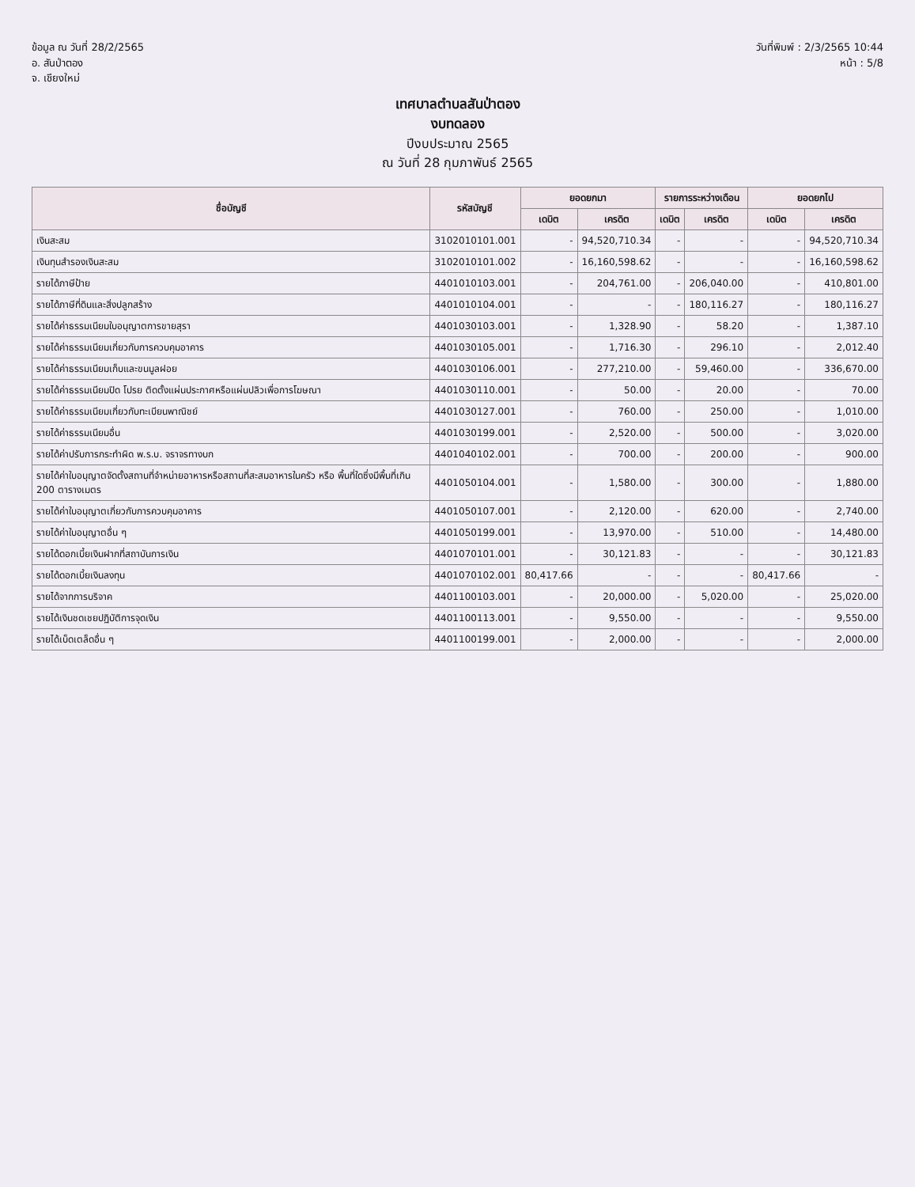ข้อมูล ณ วันที่ 28/2/2565
อ. สันป่าตอง
จ. เชียงใหม่
วันที่พิมพ์ : 2/3/2565 10:44
หน้า : 5/8
เทศบาลตำบลสันป่าตอง
งบทดลอง
ปีงบประมาณ 2565
ณ วันที่ 28 กุมภาพันธ์ 2565
| ชื่อบัญชี | รหัสบัญชี | ยอดยกมา | | รายการระหว่างเดือน | | ยอดยกไป | |
| --- | --- | --- | --- | --- | --- | --- | --- |
| | | เดบิต | เครดิต | เดบิต | เครดิต | เดบิต | เครดิต |
| เงินสะสม | 3102010101.001 | - | 94,520,710.34 | - | - | - | 94,520,710.34 |
| เงินทุนสำรองเงินสะสม | 3102010101.002 | - | 16,160,598.62 | - | - | - | 16,160,598.62 |
| รายได้ภาษีป้าย | 4401010103.001 | - | 204,761.00 | - | 206,040.00 | - | 410,801.00 |
| รายได้ภาษีที่ดินและสิ่งปลูกสร้าง | 4401010104.001 | - | - | - | 180,116.27 | - | 180,116.27 |
| รายได้ค่าธรรมเนียมใบอนุญาตการขายสุรา | 4401030103.001 | - | 1,328.90 | - | 58.20 | - | 1,387.10 |
| รายได้ค่าธรรมเนียมเกี่ยวกับการควบคุมอาคาร | 4401030105.001 | - | 1,716.30 | - | 296.10 | - | 2,012.40 |
| รายได้ค่าธรรมเนียมเก็บและขนมูลฝอย | 4401030106.001 | - | 277,210.00 | - | 59,460.00 | - | 336,670.00 |
| รายได้ค่าธรรมเนียมปิด โปรย ติดตั้งแผ่นประกาศหรือแผ่นปลิวเพื่อการโฆษณา | 4401030110.001 | - | 50.00 | - | 20.00 | - | 70.00 |
| รายได้ค่าธรรมเนียมเกี่ยวกับทะเบียนพาณิชย์ | 4401030127.001 | - | 760.00 | - | 250.00 | - | 1,010.00 |
| รายได้ค่าธรรมเนียมอื่น | 4401030199.001 | - | 2,520.00 | - | 500.00 | - | 3,020.00 |
| รายได้ค่าปรับการกระทำผิด พ.ร.บ. จราจรทางบก | 4401040102.001 | - | 700.00 | - | 200.00 | - | 900.00 |
| รายได้ค่าใบอนุญาตจัดตั้งสถานที่จำหน่ายอาหารหรือสถานที่สะสมอาหารในครัว หรือ พื้นที่ใดซึ่งมีพื้นที่เกิน 200 ตารางเมตร | 4401050104.001 | - | 1,580.00 | - | 300.00 | - | 1,880.00 |
| รายได้ค่าใบอนุญาตเกี่ยวกับการควบคุมอาคาร | 4401050107.001 | - | 2,120.00 | - | 620.00 | - | 2,740.00 |
| รายได้ค่าใบอนุญาตอื่น ๆ | 4401050199.001 | - | 13,970.00 | - | 510.00 | - | 14,480.00 |
| รายได้ดอกเบี้ยเงินฝากที่สถาบันการเงิน | 4401070101.001 | - | 30,121.83 | - | - | - | 30,121.83 |
| รายได้ดอกเบี้ยเงินลงทุน | 4401070102.001 | 80,417.66 | - | - | - | 80,417.66 | - |
| รายได้จากการบริจาค | 4401100103.001 | - | 20,000.00 | - | 5,020.00 | - | 25,020.00 |
| รายได้เงินชดเชยปฏิบัติการจุดเงิน | 4401100113.001 | - | 9,550.00 | - | - | - | 9,550.00 |
| รายได้เบ็ดเตล็ดอื่น ๆ | 4401100199.001 | - | 2,000.00 | - | - | - | 2,000.00 |